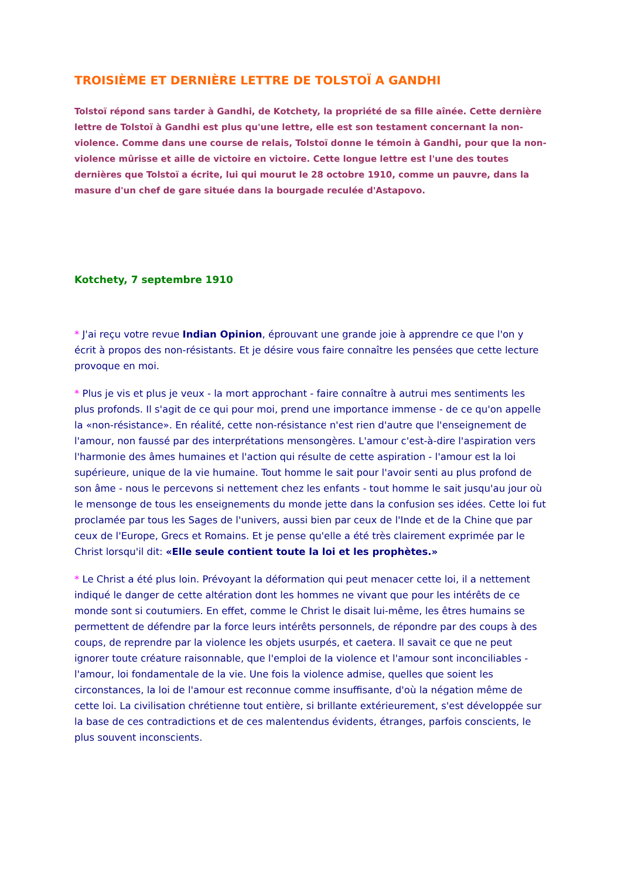TROISIÈME ET DERNIÈRE LETTRE DE TOLSTOÏ A GANDHI
Tolstoï répond sans tarder à Gandhi, de Kotchety, la propriété de sa fille aînée. Cette dernière lettre de Tolstoï à Gandhi est plus qu'une lettre, elle est son testament concernant la non-violence. Comme dans une course de relais, Tolstoï donne le témoin à Gandhi, pour que la non-violence mûrisse et aille de victoire en victoire. Cette longue lettre est l'une des toutes dernières que Tolstoï a écrite, lui qui mourut le 28 octobre 1910, comme un pauvre, dans la masure d'un chef de gare située dans la bourgade reculée d'Astapovo.
Kotchety, 7 septembre 1910
* J'ai reçu votre revue Indian Opinion, éprouvant une grande joie à apprendre ce que l'on y écrit à propos des non-résistants. Et je désire vous faire connaître les pensées que cette lecture provoque en moi.
* Plus je vis et plus je veux - la mort approchant - faire connaître à autrui mes sentiments les plus profonds. Il s'agit de ce qui pour moi, prend une importance immense - de ce qu'on appelle la «non-résistance». En réalité, cette non-résistance n'est rien d'autre que l'enseignement de l'amour, non faussé par des interprétations mensongères. L'amour c'est-à-dire l'aspiration vers l'harmonie des âmes humaines et l'action qui résulte de cette aspiration - l'amour est la loi supérieure, unique de la vie humaine. Tout homme le sait pour l'avoir senti au plus profond de son âme - nous le percevons si nettement chez les enfants - tout homme le sait jusqu'au jour où le mensonge de tous les enseignements du monde jette dans la confusion ses idées. Cette loi fut proclamée par tous les Sages de l'univers, aussi bien par ceux de l'Inde et de la Chine que par ceux de l'Europe, Grecs et Romains. Et je pense qu'elle a été très clairement exprimée par le Christ lorsqu'il dit: «Elle seule contient toute la loi et les prophètes.»
* Le Christ a été plus loin. Prévoyant la déformation qui peut menacer cette loi, il a nettement indiqué le danger de cette altération dont les hommes ne vivant que pour les intérêts de ce monde sont si coutumiers. En effet, comme le Christ le disait lui-même, les êtres humains se permettent de défendre par la force leurs intérêts personnels, de répondre par des coups à des coups, de reprendre par la violence les objets usurpés, et caetera. Il savait ce que ne peut ignorer toute créature raisonnable, que l'emploi de la violence et l'amour sont inconciliables - l'amour, loi fondamentale de la vie. Une fois la violence admise, quelles que soient les circonstances, la loi de l'amour est reconnue comme insuffisante, d'où la négation même de cette loi. La civilisation chrétienne tout entière, si brillante extérieurement, s'est développée sur la base de ces contradictions et de ces malentendus évidents, étranges, parfois conscients, le plus souvent inconscients.